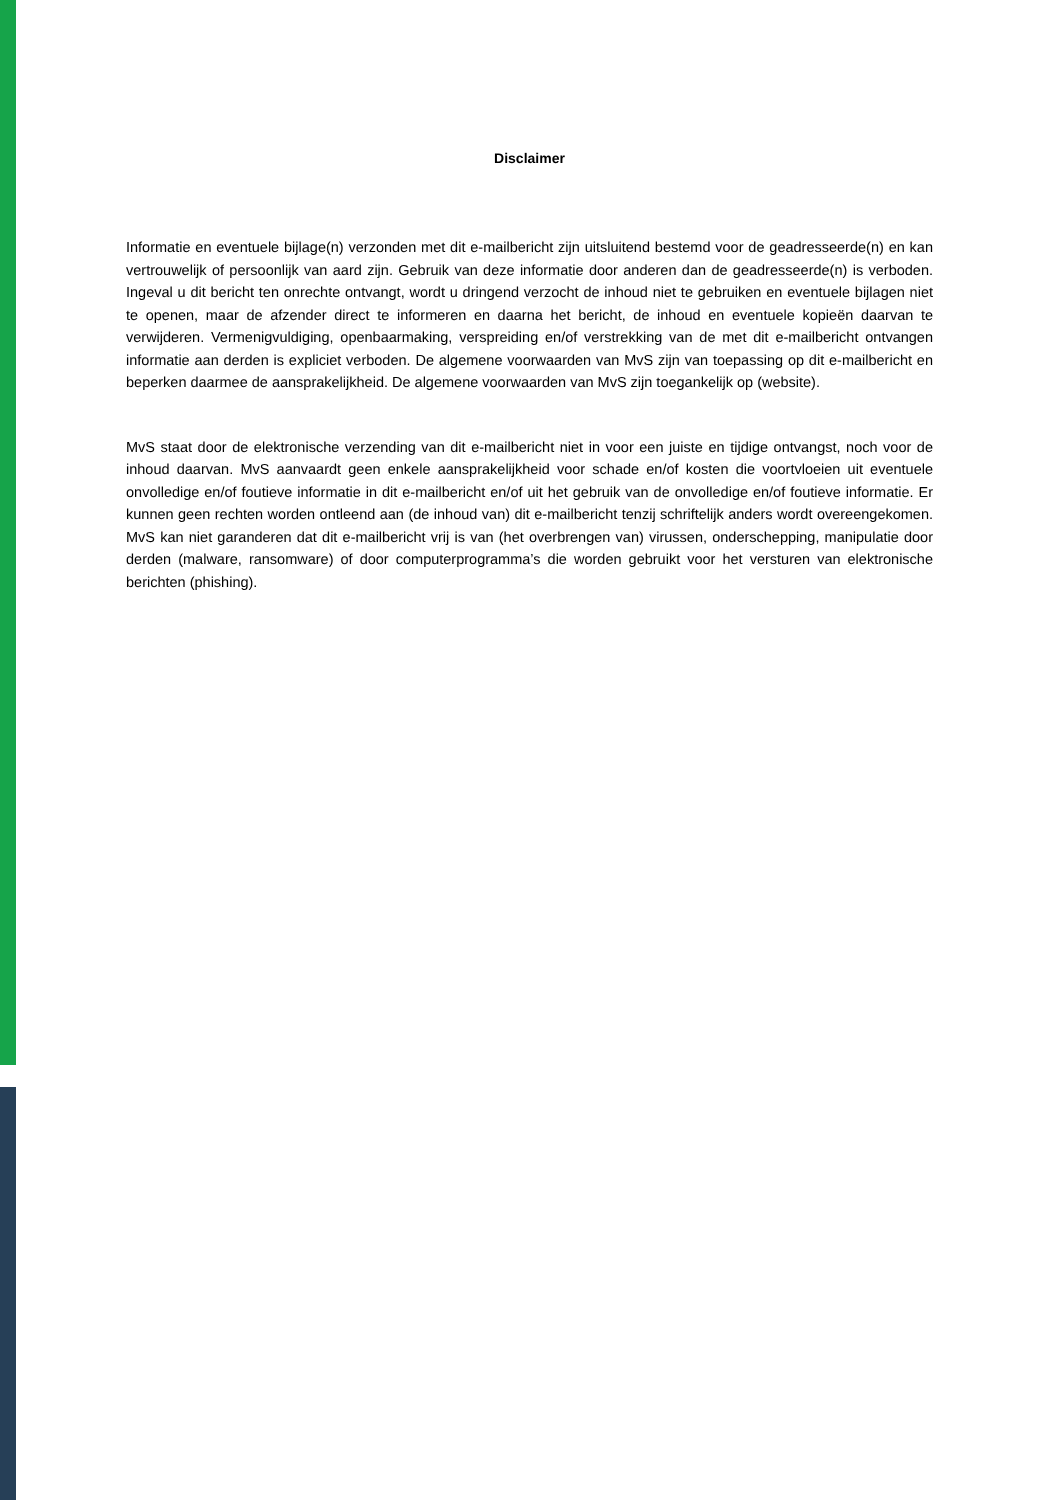Disclaimer
Informatie en eventuele bijlage(n) verzonden met dit e-mailbericht zijn uitsluitend bestemd voor de geadresseerde(n) en kan vertrouwelijk of persoonlijk van aard zijn. Gebruik van deze informatie door anderen dan de geadresseerde(n) is verboden. Ingeval u dit bericht ten onrechte ontvangt, wordt u dringend verzocht de inhoud niet te gebruiken en eventuele bijlagen niet te openen, maar de afzender direct te informeren en daarna het bericht, de inhoud en eventuele kopieën daarvan te verwijderen. Vermenigvuldiging, openbaarmaking, verspreiding en/of verstrekking van de met dit e-mailbericht ontvangen informatie aan derden is expliciet verboden. De algemene voorwaarden van MvS zijn van toepassing op dit e-mailbericht en beperken daarmee de aansprakelijkheid. De algemene voorwaarden van MvS zijn toegankelijk op (website).
MvS staat door de elektronische verzending van dit e-mailbericht niet in voor een juiste en tijdige ontvangst, noch voor de inhoud daarvan. MvS aanvaardt geen enkele aansprakelijkheid voor schade en/of kosten die voortvloeien uit eventuele onvolledige en/of foutieve informatie in dit e-mailbericht en/of uit het gebruik van de onvolledige en/of foutieve informatie. Er kunnen geen rechten worden ontleend aan (de inhoud van) dit e-mailbericht tenzij schriftelijk anders wordt overeengekomen. MvS kan niet garanderen dat dit e-mailbericht vrij is van (het overbrengen van) virussen, onderschepping, manipulatie door derden (malware, ransomware) of door computerprogramma’s die worden gebruikt voor het versturen van elektronische berichten (phishing).